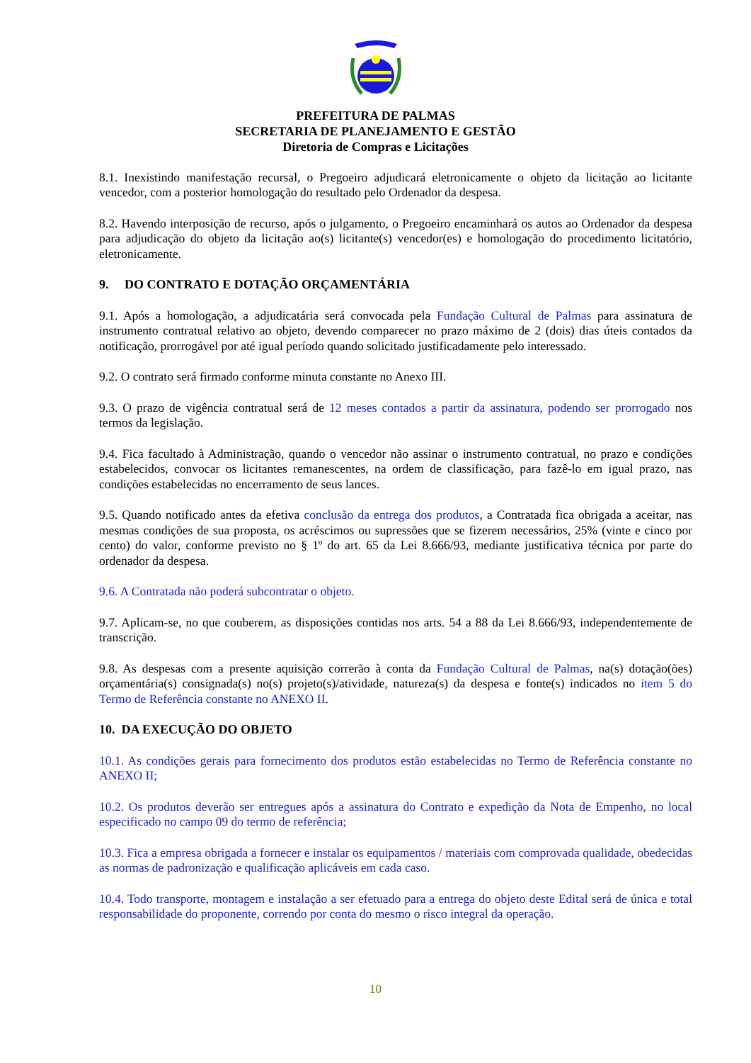PREFEITURA DE PALMAS
SECRETARIA DE PLANEJAMENTO E GESTÃO
Diretoria de Compras e Licitações
8.1. Inexistindo manifestação recursal, o Pregoeiro adjudicará eletronicamente o objeto da licitação ao licitante vencedor, com a posterior homologação do resultado pelo Ordenador da despesa.
8.2. Havendo interposição de recurso, após o julgamento, o Pregoeiro encaminhará os autos ao Ordenador da despesa para adjudicação do objeto da licitação ao(s) licitante(s) vencedor(es) e homologação do procedimento licitatório, eletronicamente.
9. DO CONTRATO E DOTAÇÃO ORÇAMENTÁRIA
9.1. Após a homologação, a adjudicatária será convocada pela Fundação Cultural de Palmas para assinatura de instrumento contratual relativo ao objeto, devendo comparecer no prazo máximo de 2 (dois) dias úteis contados da notificação, prorrogável por até igual período quando solicitado justificadamente pelo interessado.
9.2. O contrato será firmado conforme minuta constante no Anexo III.
9.3. O prazo de vigência contratual será de 12 meses contados a partir da assinatura, podendo ser prorrogado nos termos da legislação.
9.4. Fica facultado à Administração, quando o vencedor não assinar o instrumento contratual, no prazo e condições estabelecidos, convocar os licitantes remanescentes, na ordem de classificação, para fazê-lo em igual prazo, nas condições estabelecidas no encerramento de seus lances.
9.5. Quando notificado antes da efetiva conclusão da entrega dos produtos, a Contratada fica obrigada a aceitar, nas mesmas condições de sua proposta, os acréscimos ou supressões que se fizerem necessários, 25% (vinte e cinco por cento) do valor, conforme previsto no § 1º do art. 65 da Lei 8.666/93, mediante justificativa técnica por parte do ordenador da despesa.
9.6. A Contratada não poderá subcontratar o objeto.
9.7. Aplicam-se, no que couberem, as disposições contidas nos arts. 54 a 88 da Lei 8.666/93, independentemente de transcrição.
9.8. As despesas com a presente aquisição correrão à conta da Fundação Cultural de Palmas, na(s) dotação(ões) orçamentária(s) consignada(s) no(s) projeto(s)/atividade, natureza(s) da despesa e fonte(s) indicados no item 5 do Termo de Referência constante no ANEXO II.
10. DA EXECUÇÃO DO OBJETO
10.1. As condições gerais para fornecimento dos produtos estão estabelecidas no Termo de Referência constante no ANEXO II;
10.2. Os produtos deverão ser entregues após a assinatura do Contrato e expedição da Nota de Empenho, no local especificado no campo 09 do termo de referência;
10.3. Fica a empresa obrigada a fornecer e instalar os equipamentos / materiais com comprovada qualidade, obedecidas as normas de padronização e qualificação aplicáveis em cada caso.
10.4. Todo transporte, montagem e instalação a ser efetuado para a entrega do objeto deste Edital será de única e total responsabilidade do proponente, correndo por conta do mesmo o risco integral da operação.
10